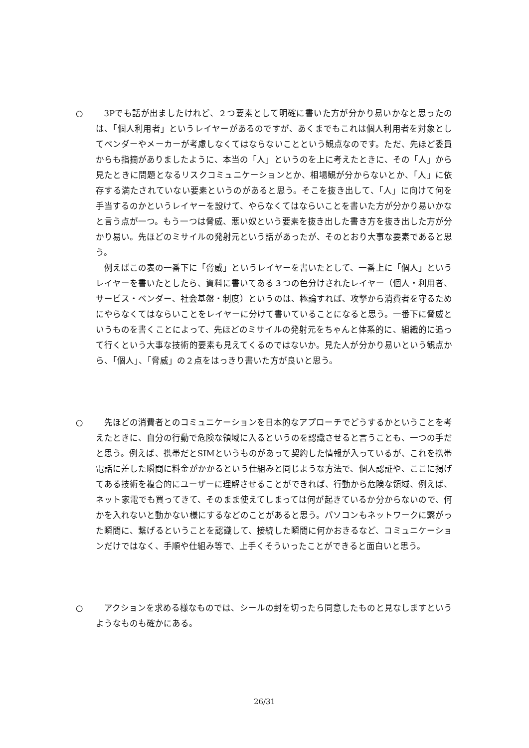○ 3Pでも話が出ましたけれど、２つ要素として明確に書いた方が分かり易いかなと思ったのは、「個人利用者」というレイヤーがあるのですが、あくまでもこれは個人利用者を対象としてベンダーやメーカーが考慮しなくてはならないことという観点なのです。ただ、先ほど委員からも指摘がありましたように、本当の「人」というのを上に考えたときに、その「人」から見たときに問題となるリスクコミュニケーションとか、相場観が分からないとか、「人」に依存する満たされていない要素というのがあると思う。そこを抜き出して、「人」に向けて何を手当するのかというレイヤーを設けて、やらなくてはならいことを書いた方が分かり易いかなと言う点が一つ。もう一つは脅威、悪い奴という要素を抜き出した書き方を抜き出した方が分かり易い。先ほどのミサイルの発射元という話があったが、そのとおり大事な要素であると思う。
例えばこの表の一番下に「脅威」というレイヤーを書いたとして、一番上に「個人」というレイヤーを書いたとしたら、資料に書いてある３つの色分けされたレイヤー（個人・利用者、サービス・ベンダー、社会基盤・制度）というのは、極論すれば、攻撃から消費者を守るためにやらなくてはならいことをレイヤーに分けて書いていることになると思う。一番下に脅威というものを書くことによって、先ほどのミサイルの発射元をちゃんと体系的に、組織的に追って行くという大事な技術的要素も見えてくるのではないか。見た人が分かり易いという観点から、「個人」、「脅威」の２点をはっきり書いた方が良いと思う。
○ 先ほどの消費者とのコミュニケーションを日本的なアプローチでどうするかということを考えたときに、自分の行動で危険な領域に入るというのを認識させると言うことも、一つの手だと思う。例えば、携帯だとSIMというものがあって契約した情報が入っているが、これを携帯電話に差した瞬間に料金がかかるという仕組みと同じような方法で、個人認証や、ここに掲げてある技術を複合的にユーザーに理解させることができれば、行動から危険な領域、例えば、ネット家電でも買ってきて、そのまま使えてしまっては何が起きているか分からないので、何かを入れないと動かない様にするなどのことがあると思う。パソコンもネットワークに繋がった瞬間に、繋げるということを認識して、接続した瞬間に何かおきるなど、コミュニケーションだけではなく、手順や仕組み等で、上手くそういったことができると面白いと思う。
○ アクションを求める様なものでは、シールの封を切ったら同意したものと見なしますというようなものも確かにある。
26/31